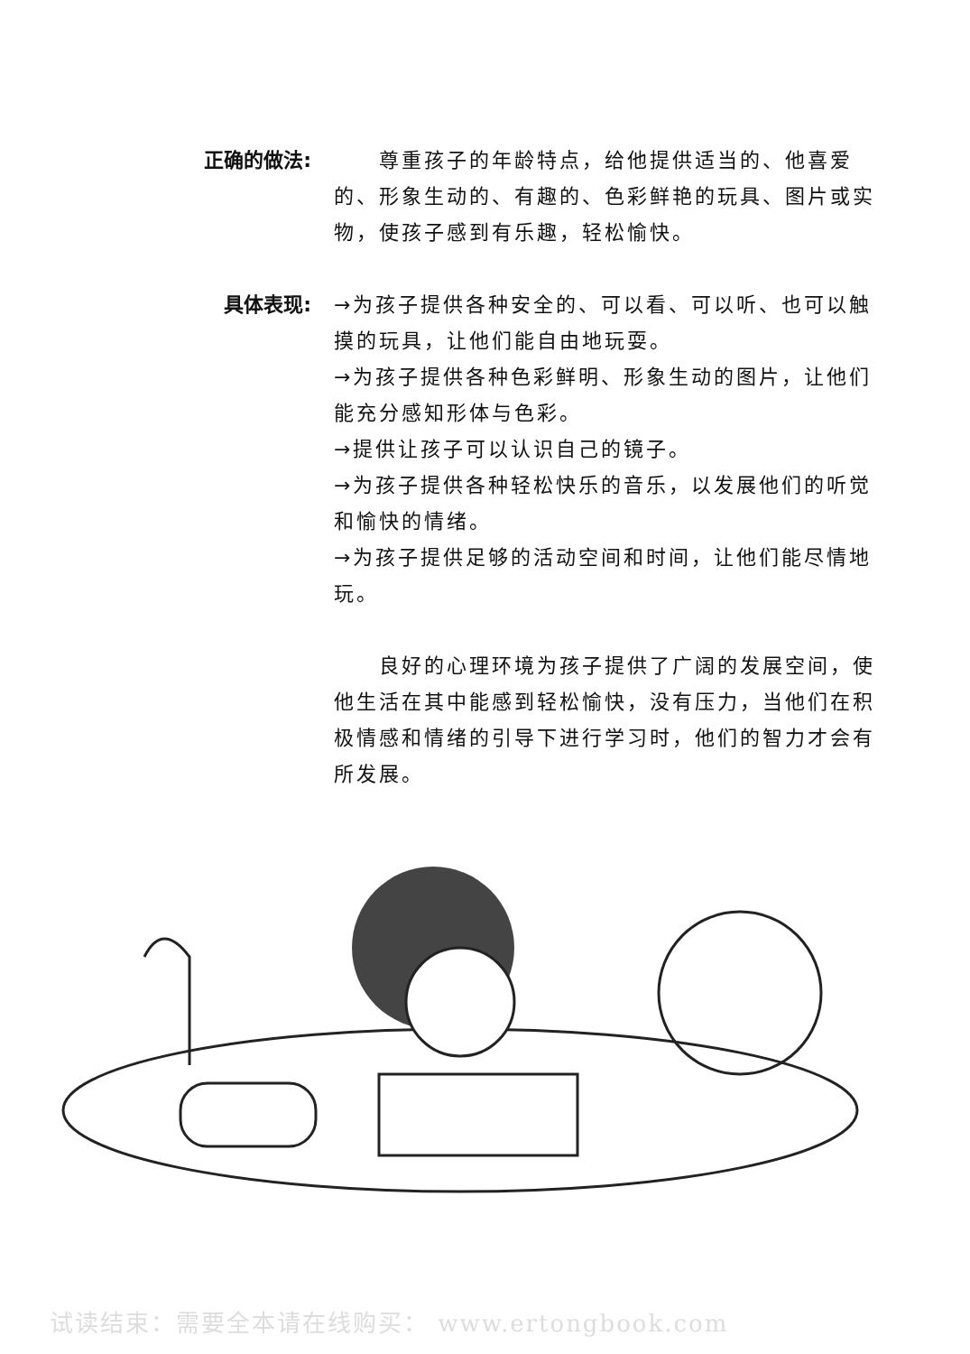正确的做法:   尊重孩子的年龄特点，给他提供适当的、他喜爱的、形象生动的、有趣的、色彩鲜艳的玩具、图片或实物，使孩子感到有乐趣，轻松愉快。
具体表现: →为孩子提供各种安全的、可以看、可以听、也可以触摸的玩具，让他们能自由地玩耍。
→为孩子提供各种色彩鲜明、形象生动的图片，让他们能充分感知形体与色彩。
→提供让孩子可以认识自己的镜子。
→为孩子提供各种轻松快乐的音乐，以发展他们的听觉和愉快的情绪。
→为孩子提供足够的活动空间和时间，让他们能尽情地玩。
  良好的心理环境为孩子提供了广阔的发展空间，使他生活在其中能感到轻松愉快，没有压力，当他们在积极情感和情绪的引导下进行学习时，他们的智力才会有所发展。
试读结束：需要全本请在线购买： www.ertongbook.com